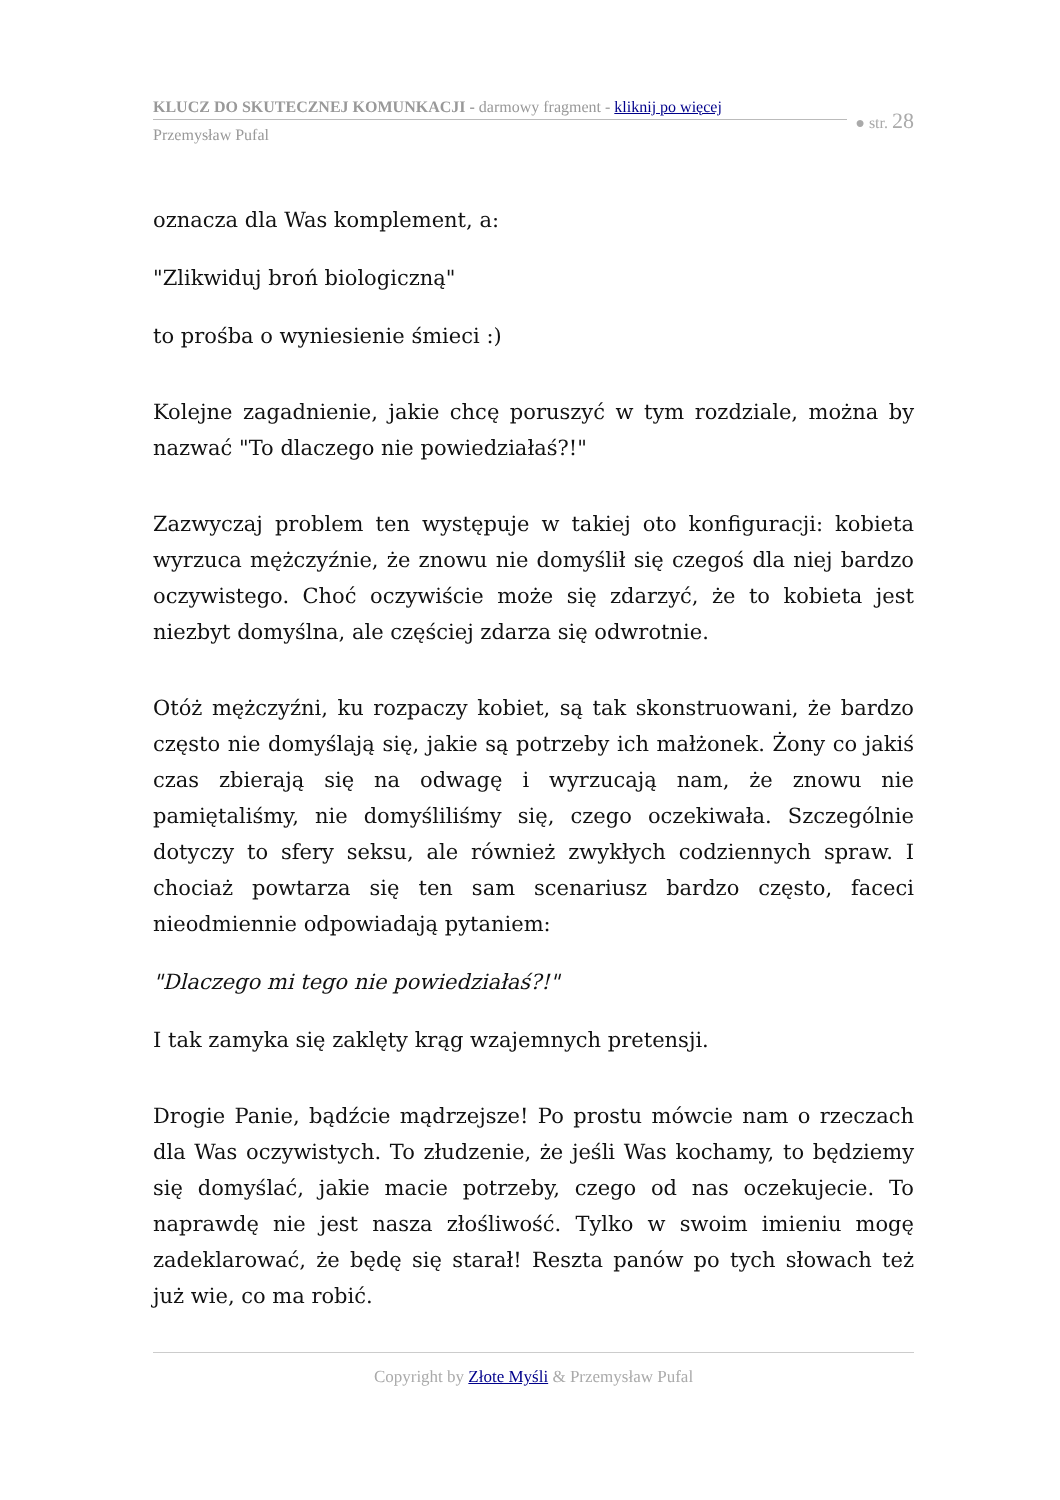KLUCZ DO SKUTECZNEJ KOMUNKACJI - darmowy fragment - kliknij po więcej
Przemysław Pufal
● str. 28
oznacza dla Was komplement, a:
"Zlikwiduj broń biologiczną"
to prośba o wyniesienie śmieci :)
Kolejne zagadnienie, jakie chcę poruszyć w tym rozdziale, można by nazwać "To dlaczego nie powiedziałaś?!"
Zazwyczaj problem ten występuje w takiej oto konfiguracji: kobieta wyrzuca mężczyźnie, że znowu nie domyślił się czegoś dla niej bardzo oczywistego. Choć oczywiście może się zdarzyć, że to kobieta jest niezbyt domyślna, ale częściej zdarza się odwrotnie.
Otóż mężczyźni, ku rozpaczy kobiet, są tak skonstruowani, że bardzo często nie domyślają się, jakie są potrzeby ich małżonek. Żony co jakiś czas zbierają się na odwagę i wyrzucają nam, że znowu nie pamiętaliśmy, nie domyśliliśmy się, czego oczekiwała. Szczególnie dotyczy to sfery seksu, ale również zwykłych codziennych spraw. I chociaż powtarza się ten sam scenariusz bardzo często, faceci nieodmiennie odpowiadają pytaniem:
"Dlaczego mi tego nie powiedziałaś?!"
I tak zamyka się zaklęty krąg wzajemnych pretensji.
Drogie Panie, bądźcie mądrzejsze! Po prostu mówcie nam o rzeczach dla Was oczywistych. To złudzenie, że jeśli Was kochamy, to będziemy się domyślać, jakie macie potrzeby, czego od nas oczekujecie. To naprawdę nie jest nasza złośliwość. Tylko w swoim imieniu mogę zadeklarować, że będę się starał! Reszta panów po tych słowach też już wie, co ma robić.
Copyright by Złote Myśli & Przemysław Pufal